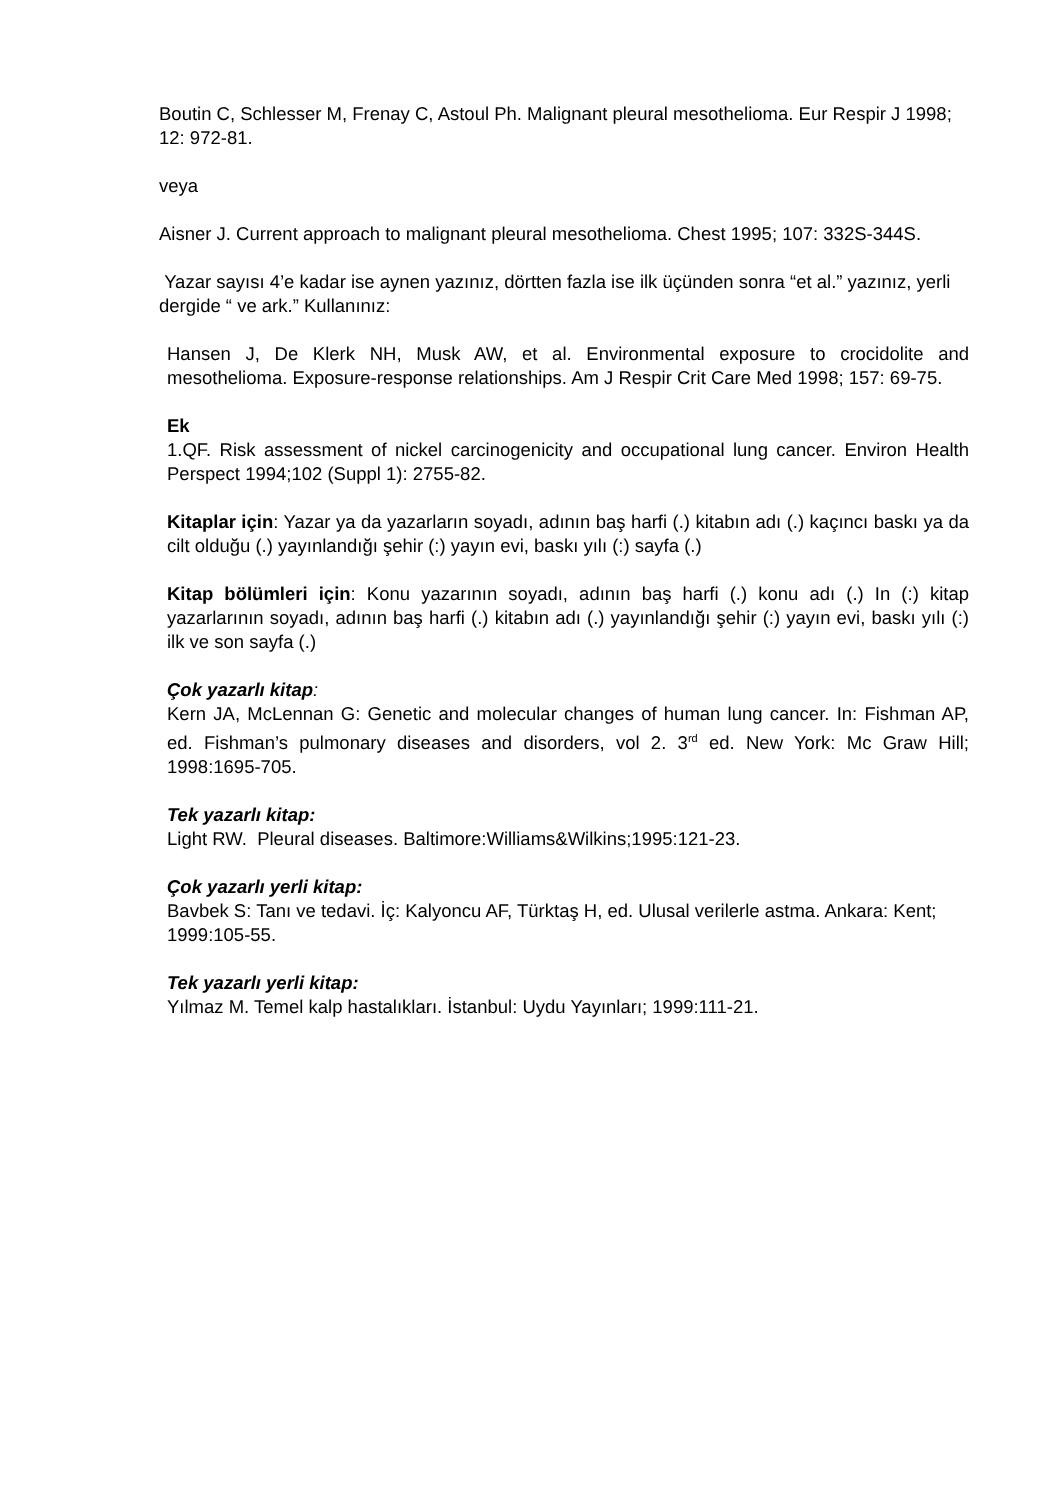Boutin C, Schlesser M, Frenay C, Astoul Ph. Malignant pleural mesothelioma. Eur Respir J 1998; 12: 972-81.
veya
Aisner J. Current approach to malignant pleural mesothelioma. Chest 1995; 107: 332S-344S.
Yazar sayısı 4’e kadar ise aynen yazınız, dörtten fazla ise ilk üçünden sonra “et al.” yazınız, yerli dergide “ ve ark.” Kullanınız:
Hansen J, De Klerk NH, Musk AW, et al. Environmental exposure to crocidolite and mesothelioma. Exposure-response relationships. Am J Respir Crit Care Med 1998; 157: 69-75.
Ek
1.QF. Risk assessment of nickel carcinogenicity and occupational lung cancer. Environ Health Perspect 1994;102 (Suppl 1): 2755-82.
Kitaplar için: Yazar ya da yazarların soyadı, adının baş harfi (.) kitabın adı (.) kaçıncı baskı ya da cilt olduğu (.) yayınlandığı şehir (:) yayın evi, baskı yılı (:) sayfa (.)
Kitap bölümleri için: Konu yazarının soyadı, adının baş harfi (.) konu adı (.) In (:) kitap yazarlarının soyadı, adının baş harfi (.) kitabın adı (.) yayınlandığı şehir (:) yayın evi, baskı yılı (:) ilk ve son sayfa (.)
Çok yazarlı kitap:
Kern JA, McLennan G: Genetic and molecular changes of human lung cancer. In: Fishman AP, ed. Fishman’s pulmonary diseases and disorders, vol 2. 3<sup>rd</sup> ed. New York: Mc Graw Hill; 1998:1695-705.
Tek yazarlı kitap:
Light RW. Pleural diseases. Baltimore:Williams&Wilkins;1995:121-23.
Çok yazarlı yerli kitap:
Bavbek S: Tanı ve tedavi. İç: Kalyoncu AF, Türktaş H, ed. Ulusal verilerle astma. Ankara: Kent; 1999:105-55.
Tek yazarlı yerli kitap:
Yılmaz M. Temel kalp hastalıkları. İstanbul: Uydu Yayınları; 1999:111-21.